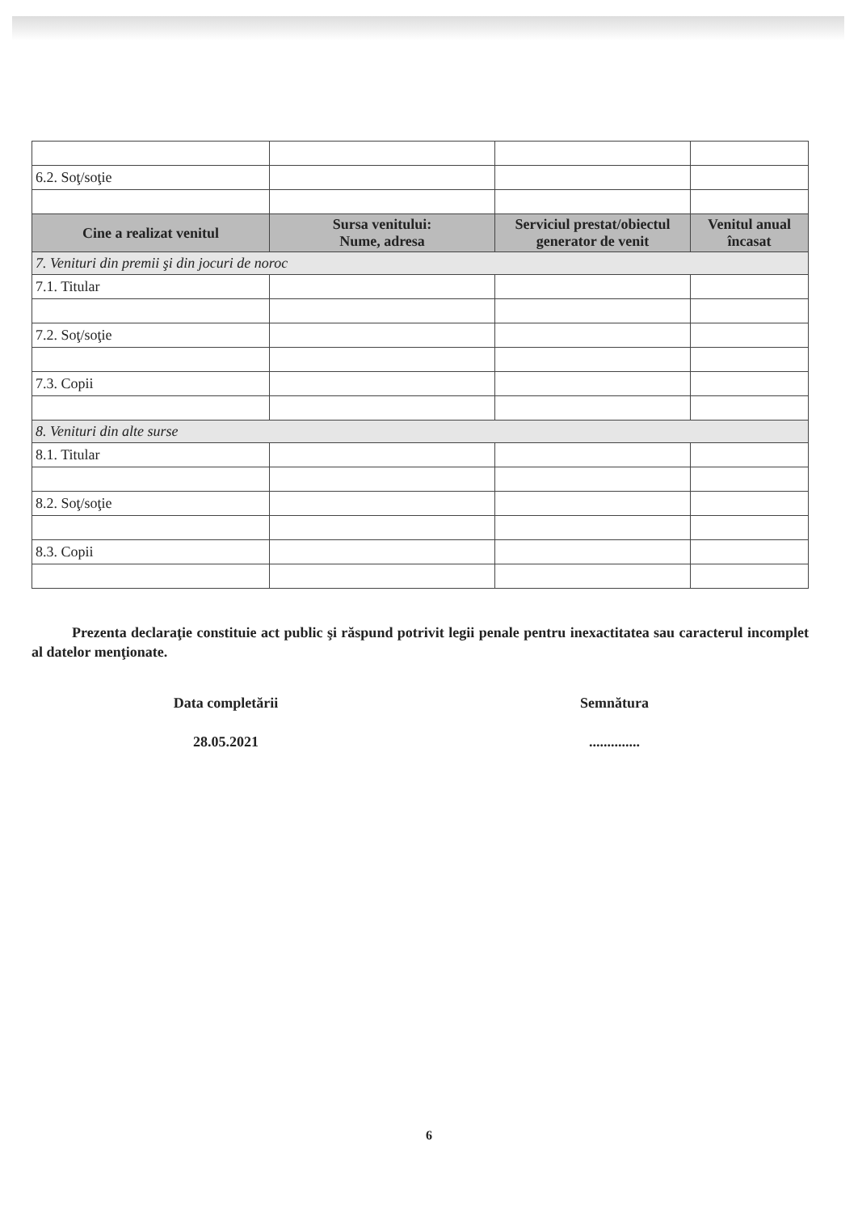| 6.2. Soţ/soţie | | | |
| Cine a realizat venitul | Sursa venitului: Nume, adresa | Serviciul prestat/obiectul generator de venit | Venitul anual încasat |
| 7. Venituri din premii şi din jocuri de noroc | | | |
| 7.1. Titular | | | |
| 7.2. Soţ/soţie | | | |
| 7.3. Copii | | | |
| 8. Venituri din alte surse | | | |
| 8.1. Titular | | | |
| 8.2. Soţ/soţie | | | |
| 8.3. Copii | | | |
Prezenta declaraţie constituie act public şi răspund potrivit legii penale pentru inexactitatea sau caracterul incomplet al datelor menţionate.
Data completării
28.05.2021
Semnătura
..............
6